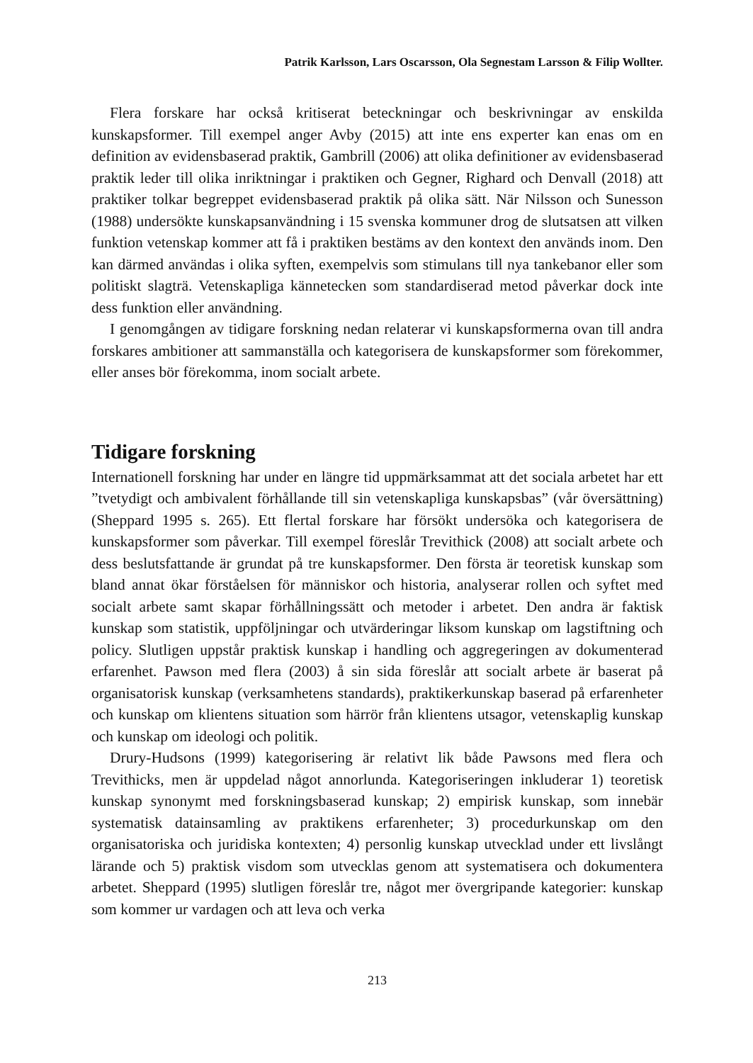Patrik Karlsson, Lars Oscarsson, Ola Segnestam Larsson & Filip Wollter.
Flera forskare har också kritiserat beteckningar och beskrivningar av enskilda kunskapsformer. Till exempel anger Avby (2015) att inte ens experter kan enas om en definition av evidensbaserad praktik, Gambrill (2006) att olika definitioner av evidensbaserad praktik leder till olika inriktningar i praktiken och Gegner, Righard och Denvall (2018) att praktiker tolkar begreppet evidensbaserad praktik på olika sätt. När Nilsson och Sunesson (1988) undersökte kunskapsanvändning i 15 svenska kommuner drog de slutsatsen att vilken funktion vetenskap kommer att få i praktiken bestäms av den kontext den används inom. Den kan därmed användas i olika syften, exempelvis som stimulans till nya tankebanor eller som politiskt slagträ. Vetenskapliga kännetecken som standardiserad metod påverkar dock inte dess funktion eller användning.
I genomgången av tidigare forskning nedan relaterar vi kunskapsformerna ovan till andra forskares ambitioner att sammanställa och kategorisera de kunskapsformer som förekommer, eller anses bör förekomma, inom socialt arbete.
Tidigare forskning
Internationell forskning har under en längre tid uppmärksammat att det sociala arbetet har ett ”tvetydigt och ambivalent förhållande till sin vetenskapliga kunskapsbas” (vår översättning) (Sheppard 1995 s. 265). Ett flertal forskare har försökt undersöka och kategorisera de kunskapsformer som påverkar. Till exempel föreslår Trevithick (2008) att socialt arbete och dess beslutsfattande är grundat på tre kunskapsformer. Den första är teoretisk kunskap som bland annat ökar förståelsen för människor och historia, analyserar rollen och syftet med socialt arbete samt skapar förhållningssätt och metoder i arbetet. Den andra är faktisk kunskap som statistik, uppföljningar och utvärderingar liksom kunskap om lagstiftning och policy. Slutligen uppstår praktisk kunskap i handling och aggregeringen av dokumenterad erfarenhet. Pawson med flera (2003) å sin sida föreslår att socialt arbete är baserat på organisatorisk kunskap (verksamhetens standards), praktikerkunskap baserad på erfarenheter och kunskap om klientens situation som härrör från klientens utsagor, vetenskaplig kunskap och kunskap om ideologi och politik.
Drury-Hudsons (1999) kategorisering är relativt lik både Pawsons med flera och Trevithicks, men är uppdelad något annorlunda. Kategoriseringen inkluderar 1) teoretisk kunskap synonymt med forskningsbaserad kunskap; 2) empirisk kunskap, som innebär systematisk datainsamling av praktikens erfarenheter; 3) procedurkunskap om den organisatoriska och juridiska kontexten; 4) personlig kunskap utvecklad under ett livslångt lärande och 5) praktisk visdom som utvecklas genom att systematisera och dokumentera arbetet. Sheppard (1995) slutligen föreslår tre, något mer övergripande kategorier: kunskap som kommer ur vardagen och att leva och verka
213